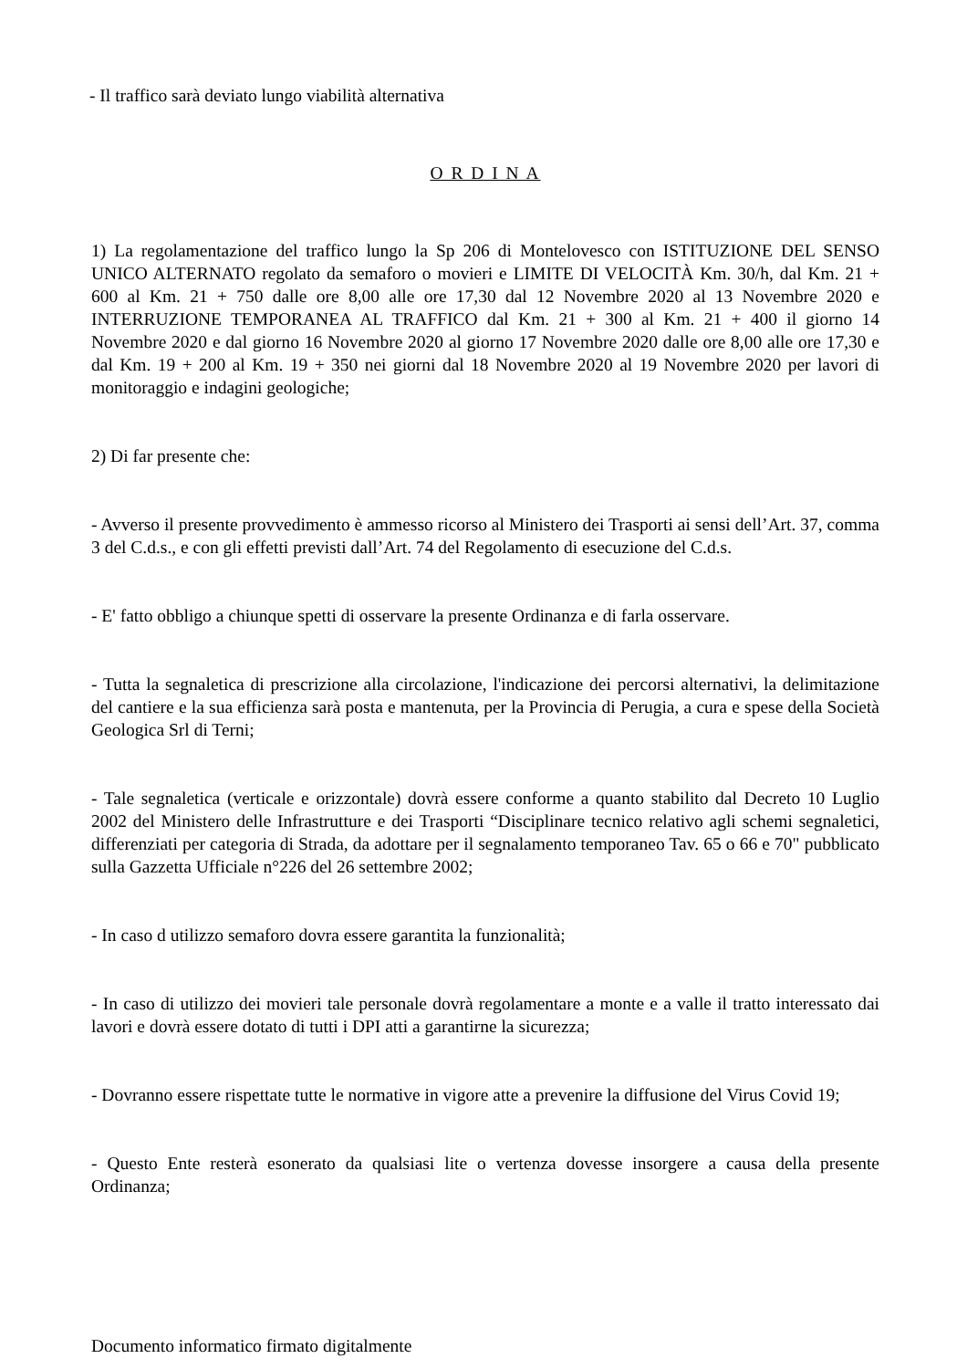- Il traffico sarà deviato lungo viabilità alternativa
O R D I N A
1) La regolamentazione del traffico lungo la Sp 206 di Montelovesco con ISTITUZIONE DEL SENSO UNICO ALTERNATO regolato da semaforo o movieri e LIMITE DI VELOCITÀ Km. 30/h, dal Km. 21 + 600 al Km. 21 + 750 dalle ore 8,00 alle ore 17,30 dal 12 Novembre 2020 al 13 Novembre 2020 e INTERRUZIONE TEMPORANEA AL TRAFFICO dal Km. 21 + 300 al Km. 21 + 400 il giorno 14 Novembre 2020 e dal giorno 16 Novembre 2020 al giorno 17 Novembre 2020 dalle ore 8,00 alle ore 17,30 e dal Km. 19 + 200 al Km. 19 + 350 nei giorni dal 18 Novembre 2020 al 19 Novembre 2020 per lavori di monitoraggio e indagini geologiche;
2) Di far presente che:
- Avverso il presente provvedimento è ammesso ricorso al Ministero dei Trasporti ai sensi dell’Art. 37, comma 3 del C.d.s., e con gli effetti previsti dall’Art. 74 del Regolamento di esecuzione del C.d.s.
- E' fatto obbligo a chiunque spetti di osservare la presente Ordinanza e di farla osservare.
- Tutta la segnaletica di prescrizione alla circolazione, l'indicazione dei percorsi alternativi, la delimitazione del cantiere e la sua efficienza sarà posta e mantenuta, per la Provincia di Perugia, a cura e spese della Società Geologica Srl di Terni;
- Tale segnaletica (verticale e orizzontale) dovrà essere conforme a quanto stabilito dal Decreto 10 Luglio 2002 del Ministero delle Infrastrutture e dei Trasporti “Disciplinare tecnico relativo agli schemi segnaletici, differenziati per categoria di Strada, da adottare per il segnalamento temporaneo Tav. 65 o 66 e 70" pubblicato sulla Gazzetta Ufficiale n°226 del 26 settembre 2002;
- In caso d utilizzo semaforo dovra essere garantita la funzionalità;
- In caso di utilizzo dei movieri tale personale dovrà regolamentare a monte e a valle il tratto interessato dai lavori e dovrà essere dotato di tutti i DPI atti a garantirne la sicurezza;
- Dovranno essere rispettate tutte le normative in vigore atte a prevenire la diffusione del Virus Covid 19;
- Questo Ente resterà esonerato da qualsiasi lite o vertenza dovesse insorgere a causa della presente Ordinanza;
Documento informatico firmato digitalmente